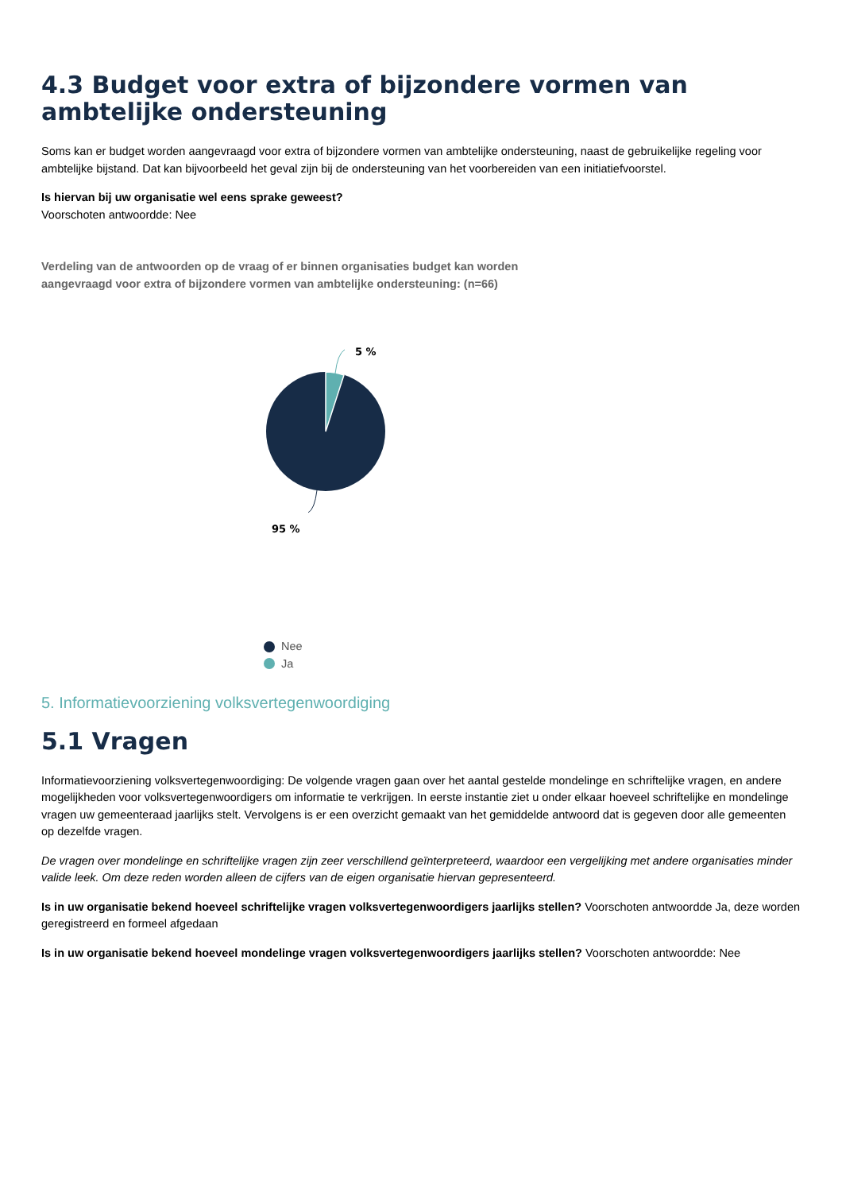4.3 Budget voor extra of bijzondere vormen van ambtelijke ondersteuning
Soms kan er budget worden aangevraagd voor extra of bijzondere vormen van ambtelijke ondersteuning, naast de gebruikelijke regeling voor ambtelijke bijstand. Dat kan bijvoorbeeld het geval zijn bij de ondersteuning van het voorbereiden van een initiatiefvoorstel.
Is hiervan bij uw organisatie wel eens sprake geweest?
Voorschoten antwoordde: Nee
Verdeling van de antwoorden op de vraag of er binnen organisaties budget kan worden aangevraagd voor extra of bijzondere vormen van ambtelijke ondersteuning: (n=66)
5 %
95 %
Nee
Ja
5. Informatievoorziening volksvertegenwoordiging
5.1 Vragen
Informatievoorziening volksvertegenwoordiging: De volgende vragen gaan over het aantal gestelde mondelinge en schriftelijke vragen, en andere mogelijkheden voor volksvertegenwoordigers om informatie te verkrijgen. In eerste instantie ziet u onder elkaar hoeveel schriftelijke en mondelinge vragen uw gemeenteraad jaarlijks stelt. Vervolgens is er een overzicht gemaakt van het gemiddelde antwoord dat is gegeven door alle gemeenten op dezelfde vragen.
De vragen over mondelinge en schriftelijke vragen zijn zeer verschillend geïnterpreteerd, waardoor een vergelijking met andere organisaties minder valide leek. Om deze reden worden alleen de cijfers van de eigen organisatie hiervan gepresenteerd.
Is in uw organisatie bekend hoeveel schriftelijke vragen volksvertegenwoordigers jaarlijks stellen? Voorschoten antwoordde Ja, deze worden geregistreerd en formeel afgedaan
Is in uw organisatie bekend hoeveel mondelinge vragen volksvertegenwoordigers jaarlijks stellen? Voorschoten antwoordde: Nee